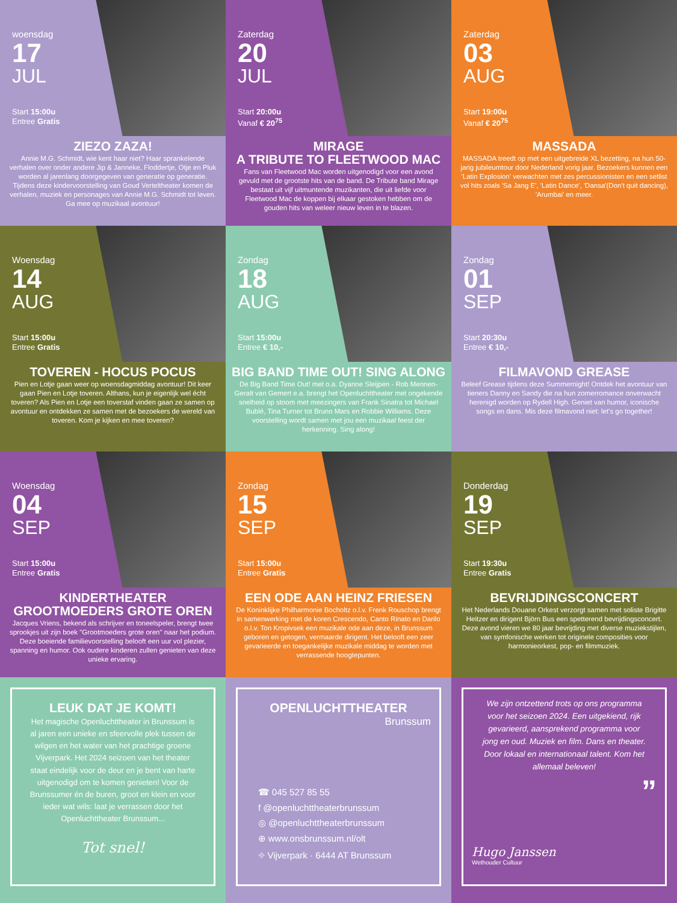woensdag
17
JUL
Start 15:00u
Entree Gratis
ZIEZO ZAZA!
Annie M.G. Schmidt, wie kent haar niet? Haar sprankelende verhalen over onder andere Jip & Janneke, Floddertje, Otje en Pluk worden al jarenlang doorgegeven van generatie op generatie. Tijdens deze kindervoorstelling van Goud Verteltheater komen de verhalen, muziek en personages van Annie M.G. Schmidt tot leven. Ga mee op muzikaal avontuur!
Zaterdag
20
JUL
Start 20:00u
Vanaf € 20<sup>75</sup>
MIRAGE
A TRIBUTE TO FLEETWOOD MAC
Fans van Fleetwood Mac worden uitgenodigd voor een avond gevuld met de grootste hits van de band. De Tribute band Mirage bestaat uit vijf uitmuntende muzikanten, die uit liefde voor Fleetwood Mac de koppen bij elkaar gestoken hebben om de gouden hits van weleer nieuw leven in te blazen.
Zaterdag
03
AUG
Start 19:00u
Vanaf € 20<sup>75</sup>
MASSADA
MASSADA treedt op met een uitgebreide XL bezetting, na hun 50-jarig jubileumtour door Nederland vorig jaar. Bezoekers kunnen een 'Latin Explosion' verwachten met zes percussionisten en een setlist vol hits zoals 'Sa Jang E', 'Latin Dance', 'Dansa'(Don't quit dancing), 'Arumbai' en meer.
Woensdag
14
AUG
Start 15:00u
Entree Gratis
TOVEREN - HOCUS POCUS
Pien en Lotje gaan weer op woensdagmiddag avontuur! Dit keer gaan Pien en Lotje toveren. Althans, kun je eigenlijk wel écht toveren? Als Pien en Lotje een toverstaf vinden gaan ze samen op avontuur en ontdekken ze samen met de bezoekers de wereld van toveren. Kom je kijken en mee toveren?
Zondag
18
AUG
Start 15:00u
Entree € 10,-
BIG BAND TIME OUT! SING ALONG
De Big Band Time Out! met o.a. Dyanne Sleijpen - Rob Mennen-Geralt van Gemert e.a. brengt het Openluchttheater met ongekende snelheid op stoom met meezingers van Frank Sinatra tot Michael Bublé, Tina Turner tot Bruno Mars en Robbie Williams. Deze voorstelling wordt samen met jou een muzikaal feest der herkenning. Sing along!
Zondag
01
SEP
Start 20:30u
Entree € 10,-
FILMAVOND GREASE
Beleef Grease tijdens deze Summernight! Ontdek het avontuur van tieners Danny en Sandy die na hun zomerromance onverwacht herenigd worden op Rydell High. Geniet van humor, iconische songs en dans. Mis deze filmavond niet: let's go together!
Woensdag
04
SEP
Start 15:00u
Entree Gratis
KINDERTHEATER
GROOTMOEDERS GROTE OREN
Jacques Vriens, bekend als schrijver en toneelspeler, brengt twee sprookjes uit zijn boek "Grootmoeders grote oren" naar het podium. Deze boeiende familievoorstelling belooft een uur vol plezier, spanning en humor. Ook oudere kinderen zullen genieten van deze unieke ervaring.
Zondag
15
SEP
Start 15:00u
Entree Gratis
EEN ODE AAN HEINZ FRIESEN
De Koninklijke Philharmonie Bocholtz o.l.v. Frenk Rouschop brengt in samenwerking met de koren Crescendo, Canto Rinato en Darilo o.l.v. Ton Kropivsek een muzikale ode aan deze, in Brunssum geboren en getogen, vermaarde dirigent. Het belooft een zeer gevarieerde en toegankelijke muzikale middag te worden met verrassende hoogtepunten.
Donderdag
19
SEP
Start 19:30u
Entree Gratis
BEVRIJDINGSCONCERT
Het Nederlands Douane Orkest verzorgt samen met soliste Brigitte Heitzer en dirigent Björn Bus een spetterend bevrijdingsconcert. Deze avond vieren we 80 jaar bevrijding met diverse muziekstijlen, van symfonische werken tot originele composities voor harmonieorkest, pop- en filmmuziek.
LEUK DAT JE KOMT!
Het magische Openluchttheater in Brunssum is al jaren een unieke en sfeervolle plek tussen de wilgen en het water van het prachtige groene Vijverpark. Het 2024 seizoen van het theater staat eindelijk voor de deur en je bent van harte uitgenodigd om te komen genieten! Voor de Brunssumer én de buren, groot en klein en voor ieder wat wils: laat je verrassen door het Openluchttheater Brunssum...
Tot snel!
OPENLUCHTTHEATER
Brunssum
☎ 045 527 85 55
f @openluchttheaterbrunssum
◎ @openluchttheaterbrunssum
⊕ www.onsbrunssum.nl/olt
⌖ Vijverpark · 6444 AT Brunssum
We zijn ontzettend trots op ons programma voor het seizoen 2024. Een uitgekiend, rijk gevarieerd, aansprekend programma voor jong en oud. Muziek en film. Dans en theater. Door lokaal en internationaal talent. Kom het allemaal beleven!
”
Hugo Janssen
Wethouder Cultuur